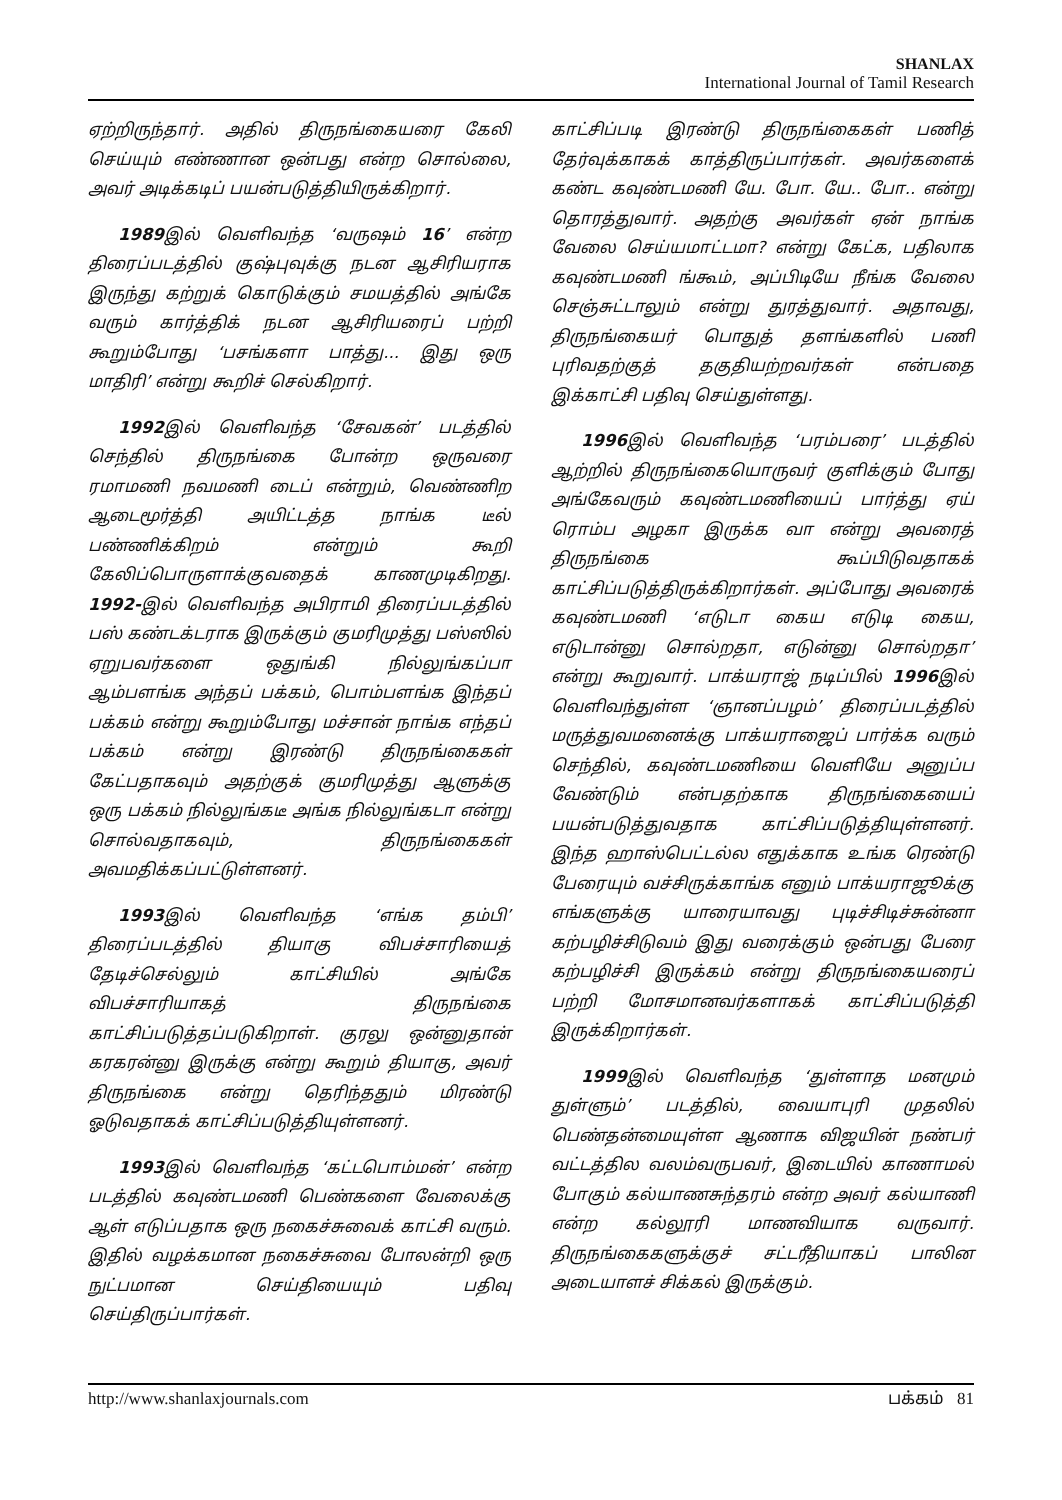SHANLAX
International Journal of Tamil Research
ஏற்றிருந்தார். அதில் திருநங்கையரை கேலி செய்யும் எண்ணான ஒன்பது என்ற சொல்லை, அவர் அடிக்கடிப் பயன்படுத்தியிருக்கிறார்.
1989இல் வெளிவந்த ‘வருஷம் 16’ என்ற திரைப்படத்தில் குஷ்புவுக்கு நடன ஆசிரியராக இருந்து கற்றுக் கொடுக்கும் சமயத்தில் அங்கே வரும் கார்த்திக் நடன ஆசிரியரைப் பற்றி கூறும்போது ‘பசங்களா பாத்து... இது ஒரு மாதிரி’ என்று கூறிச் செல்கிறார்.
1992இல் வெளிவந்த ‘சேவகன்’ படத்தில் செந்தில் திருநங்கை போன்ற ஒருவரை ரமாமணி நவமணி டைப் என்றும், வெண்ணிற ஆடைமூர்த்தி அயிட்டத்த நாங்க டீல் பண்ணிக்கிறம் என்றும் கூறி கேலிப்பொருளாக்குவதைக் காணமுடிகிறது. 1992-இல் வெளிவந்த அபிராமி திரைப்படத்தில் பஸ் கண்டக்டராக இருக்கும் குமரிமுத்து பஸ்ஸில் ஏறுபவர்களை ஒதுங்கி நில்லுங்கப்பா ஆம்பளங்க அந்தப் பக்கம், பொம்பளங்க இந்தப் பக்கம் என்று கூறும்போது மச்சான் நாங்க எந்தப் பக்கம் என்று இரண்டு திருநங்கைகள் கேட்பதாகவும் அதற்குக் குமரிமுத்து ஆளுக்கு ஒரு பக்கம் நில்லுங்கடீ அங்க நில்லுங்கடா என்று சொல்வதாகவும், திருநங்கைகள் அவமதிக்கப்பட்டுள்ளனர்.
1993இல் வெளிவந்த ‘எங்க தம்பி’ திரைப்படத்தில் தியாகு விபச்சாரியைத் தேடிச்செல்லும் காட்சியில் அங்கே விபச்சாரியாகத் திருநங்கை காட்சிப்படுத்தப்படுகிறாள். குரலு ஒன்னுதான் கரகரன்னு இருக்கு என்று கூறும் தியாகு, அவர் திருநங்கை என்று தெரிந்ததும் மிரண்டு ஓடுவதாகக் காட்சிப்படுத்தியுள்ளனர்.
1993இல் வெளிவந்த ‘கட்டபொம்மன்’ என்ற படத்தில் கவுண்டமணி பெண்களை வேலைக்கு ஆள் எடுப்பதாக ஒரு நகைச்சுவைக் காட்சி வரும். இதில் வழக்கமான நகைச்சுவை போலன்றி ஒரு நுட்பமான செய்தியையும் பதிவு செய்திருப்பார்கள்.
காட்சிப்படி இரண்டு திருநங்கைகள் பணித் தேர்வுக்காகக் காத்திருப்பார்கள். அவர்களைக் கண்ட கவுண்டமணி யே. போ. யே.. போ.. என்று தொரத்துவார். அதற்கு அவர்கள் ஏன் நாங்க வேலை செய்யமாட்டமா? என்று கேட்க, பதிலாக கவுண்டமணி ங்கூம், அப்பிடியே நீங்க வேலை செஞ்சுட்டாலும் என்று துரத்துவார். அதாவது, திருநங்கையர் பொதுத் தளங்களில் பணி புரிவதற்குத் தகுதியற்றவர்கள் என்பதை இக்காட்சி பதிவு செய்துள்ளது.
1996இல் வெளிவந்த ‘பரம்பரை’ படத்தில் ஆற்றில் திருநங்கையொருவர் குளிக்கும் போது அங்கேவரும் கவுண்டமணியைப் பார்த்து ஏய் ரொம்ப அழகா இருக்க வா என்று அவரைத் திருநங்கை கூப்பிடுவதாகக் காட்சிப்படுத்திருக்கிறார்கள். அப்போது அவரைக் கவுண்டமணி ‘எடுடா கைய எடுடி கைய, எடுடான்னு சொல்றதா, எடுன்னு சொல்றதா’ என்று கூறுவார். பாக்யராஜ் நடிப்பில் 1996இல் வெளிவந்துள்ள ‘ஞானப்பழம்’ திரைப்படத்தில் மருத்துவமனைக்கு பாக்யராஜைப் பார்க்க வரும் செந்தில், கவுண்டமணியை வெளியே அனுப்ப வேண்டும் என்பதற்காக திருநங்கையைப் பயன்படுத்துவதாக காட்சிப்படுத்தியுள்ளனர். இந்த ஹாஸ்பெட்டல்ல எதுக்காக உங்க ரெண்டு பேரையும் வச்சிருக்காங்க எனும் பாக்யராஜூக்கு எங்களுக்கு யாரையாவது புடிச்சிடிச்சுன்னா கற்பழிச்சிடுவம் இது வரைக்கும் ஒன்பது பேரை கற்பழிச்சி இருக்கம் என்று திருநங்கையரைப் பற்றி மோசமானவர்களாகக் காட்சிப்படுத்தி இருக்கிறார்கள்.
1999இல் வெளிவந்த ‘துள்ளாத மனமும் துள்ளும்’ படத்தில், வையாபுரி முதலில் பெண்தன்மையுள்ள ஆணாக விஜயின் நண்பர் வட்டத்தில வலம்வருபவர், இடையில் காணாமல் போகும் கல்யாணசுந்தரம் என்ற அவர் கல்யாணி என்ற கல்லூரி மாணவியாக வருவார். திருநங்கைகளுக்குச் சட்டரீதியாகப் பாலின அடையாளச் சிக்கல் இருக்கும்.
http://www.shanlaxjournals.com பக்கம் 81